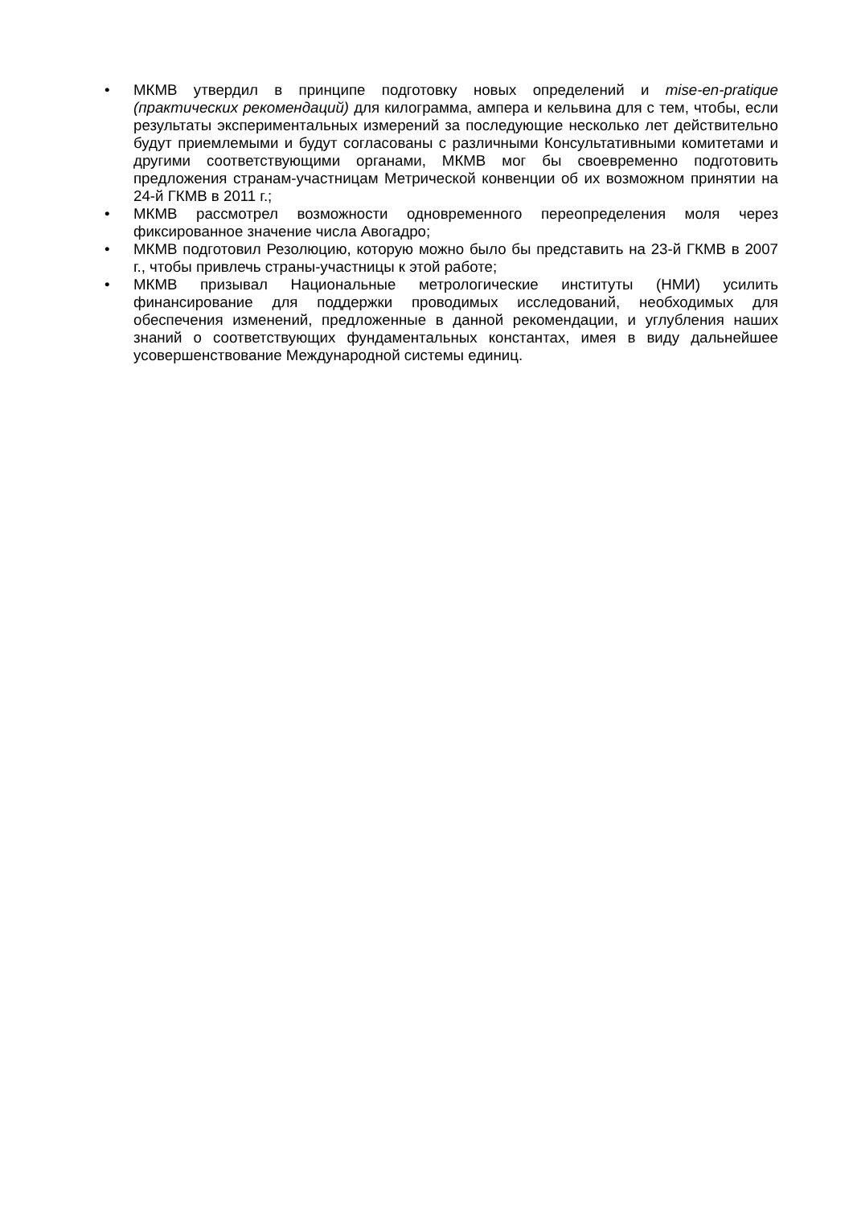• МКМВ утвердил в принципе подготовку новых определений и mise-en-pratique (практических рекомендаций) для килограмма, ампера и кельвина для с тем, чтобы, если результаты экспериментальных измерений за последующие несколько лет действительно будут приемлемыми и будут согласованы с различными Консультативными комитетами и другими соответствующими органами, МКМВ мог бы своевременно подготовить предложения странам-участницам Метрической конвенции об их возможном принятии на 24-й ГКМВ в 2011 г.;
• МКМВ рассмотрел возможности одновременного переопределения моля через фиксированное значение числа Авогадро;
• МКМВ подготовил Резолюцию, которую можно было бы представить на 23-й ГКМВ в 2007 г., чтобы привлечь страны-участницы к этой работе;
• МКМВ призывал Национальные метрологические институты (НМИ) усилить финансирование для поддержки проводимых исследований, необходимых для обеспечения изменений, предложенные в данной рекомендации, и углубления наших знаний о соответствующих фундаментальных константах, имея в виду дальнейшее усовершенствование Международной системы единиц.